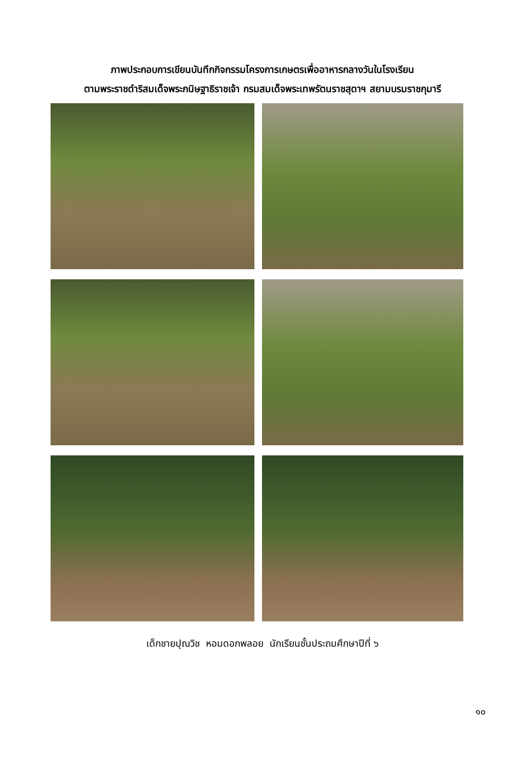ภาพประกอบการเขียนบันทึกกิจกรรมโครงการเกษตรเพื่ออาหารกลางวันในโรงเรียน
ตามพระราชดำริสมเด็จพระกนิษฐาธิราชเจ้า กรมสมเด็จพระเทพรัตนราชสุดาฯ สยามบรมราชกุมารี
เด็กชายปุณวิช หอมดอกพลอย นักเรียนชั้นประถมศึกษาปีที่ ๖
๑๐